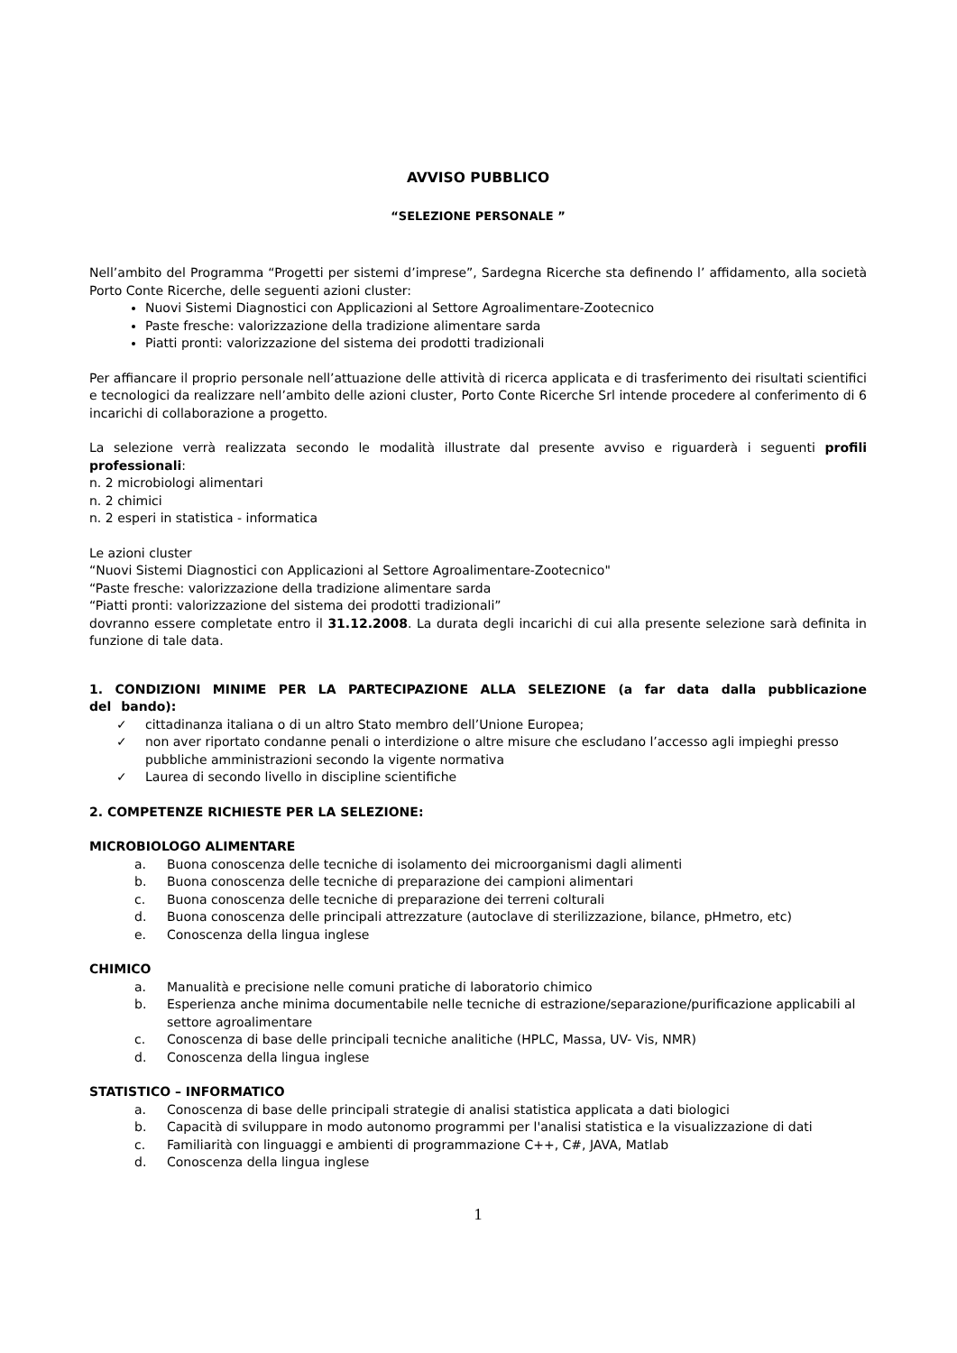AVVISO PUBBLICO
“SELEZIONE PERSONALE ”
Nell’ambito del Programma “Progetti per sistemi d’imprese”, Sardegna Ricerche sta definendo l’ affidamento, alla società Porto Conte Ricerche, delle seguenti azioni cluster:
Nuovi Sistemi Diagnostici con Applicazioni al Settore Agroalimentare-Zootecnico
Paste fresche: valorizzazione della tradizione alimentare sarda
Piatti pronti: valorizzazione del sistema dei prodotti tradizionali
Per affiancare il proprio personale nell’attuazione delle attività di ricerca applicata e di trasferimento dei risultati scientifici e tecnologici da realizzare nell’ambito delle azioni cluster, Porto Conte Ricerche Srl intende procedere al conferimento di 6 incarichi di collaborazione a progetto.
La selezione verrà realizzata secondo le modalità illustrate dal presente avviso e riguarderà i seguenti profili professionali:
n. 2 microbiologi alimentari
n. 2 chimici
n. 2 esperi in statistica - informatica
Le azioni cluster
“Nuovi Sistemi Diagnostici con Applicazioni al Settore Agroalimentare-Zootecnico"
“Paste fresche: valorizzazione della tradizione alimentare sarda
“Piatti pronti: valorizzazione del sistema dei prodotti tradizionali”
dovranno essere completate entro il 31.12.2008. La durata degli incarichi di cui alla presente selezione sarà definita in funzione di tale data.
1. CONDIZIONI MINIME PER LA PARTECIPAZIONE ALLA SELEZIONE (a far data dalla pubblicazione del bando):
✓ cittadinanza italiana o di un altro Stato membro dell’Unione Europea;
✓ non aver riportato condanne penali o interdizione o altre misure che escludano l’accesso agli impieghi presso pubbliche amministrazioni secondo la vigente normativa
✓ Laurea di secondo livello in discipline scientifiche
2. COMPETENZE RICHIESTE PER LA SELEZIONE:
MICROBIOLOGO ALIMENTARE
a. Buona conoscenza delle tecniche di isolamento dei microorganismi dagli alimenti
b. Buona conoscenza delle tecniche di preparazione dei campioni alimentari
c. Buona conoscenza delle tecniche di preparazione dei terreni colturali
d. Buona conoscenza delle principali attrezzature (autoclave di sterilizzazione, bilance, pHmetro, etc)
e. Conoscenza della lingua inglese
CHIMICO
a. Manualità e precisione nelle comuni pratiche di laboratorio chimico
b. Esperienza anche minima documentabile nelle tecniche di estrazione/separazione/purificazione applicabili al settore agroalimentare
c. Conoscenza di base delle principali tecniche analitiche (HPLC, Massa, UV- Vis, NMR)
d. Conoscenza della lingua inglese
STATISTICO – INFORMATICO
a. Conoscenza di base delle principali strategie di analisi statistica applicata a dati biologici
b. Capacità di sviluppare in modo autonomo programmi per l'analisi statistica e la visualizzazione di dati
c. Familiarità con linguaggi e ambienti di programmazione C++, C#, JAVA, Matlab
d. Conoscenza della lingua inglese
1